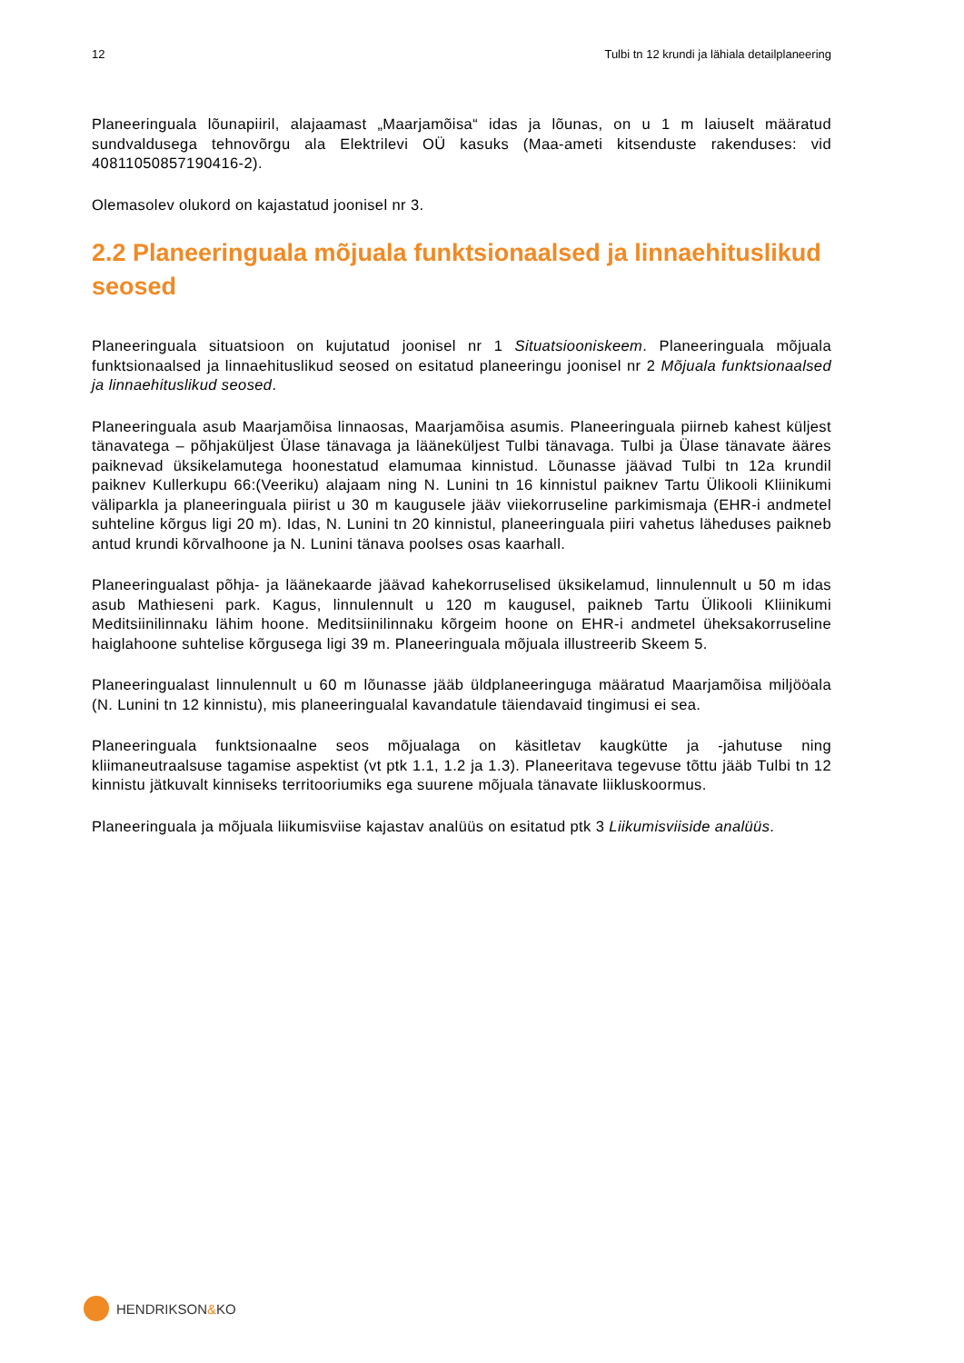12 Tulbi tn 12 krundi ja lähiala detailplaneering
Planeeringuala lõunapiiril, alajaamast „Maarjamõisa“ idas ja lõunas, on u 1 m laiuselt määratud sundvaldusega tehnovõrgu ala Elektrilevi OÜ kasuks (Maa-ameti kitsenduste rakenduses: vid 40811050857190416-2).
Olemasolev olukord on kajastatud joonisel nr 3.
2.2 Planeeringuala mõjuala funktsionaalsed ja linnaehituslikud seosed
Planeeringuala situatsioon on kujutatud joonisel nr 1 Situatsiooniskeem. Planeeringuala mõjuala funktsionaalsed ja linnaehituslikud seosed on esitatud planeeringu joonisel nr 2 Mõjuala funktsionaalsed ja linnaehituslikud seosed.
Planeeringuala asub Maarjamõisa linnaosas, Maarjamõisa asumis. Planeeringuala piirneb kahest küljest tänavatega – põhjaküljest Ülase tänavaga ja lääneküljest Tulbi tänavaga. Tulbi ja Ülase tänavate ääres paiknevad üksikelamutega hoonestatud elamumaa kinnistud. Lõunasse jäävad Tulbi tn 12a krundil paiknev Kullerkupu 66:(Veeriku) alajaam ning N. Lunini tn 16 kinnistul paiknev Tartu Ülikooli Kliinikumi väliparkla ja planeeringuala piirist u 30 m kaugusele jääv viiekorruseline parkimismaja (EHR-i andmetel suhteline kõrgus ligi 20 m). Idas, N. Lunini tn 20 kinnistul, planeeringuala piiri vahetus läheduses paikneb antud krundi kõrvalhoone ja N. Lunini tänava poolses osas kaarhall.
Planeeringualast põhja- ja läänekaarde jäävad kahekorruselised üksikelamud, linnulennult u 50 m idas asub Mathieseni park. Kagus, linnulennult u 120 m kaugusel, paikneb Tartu Ülikooli Kliinikumi Meditsiinilinnaku lähim hoone. Meditsiinilinnaku kõrgeim hoone on EHR-i andmetel üheksakorruseline haiglahoone suhtelise kõrgusega ligi 39 m. Planeeringuala mõjuala illustreerib Skeem 5.
Planeeringualast linnulennult u 60 m lõunasse jääb üldplaneeringuga määratud Maarjamõisa miljööala (N. Lunini tn 12 kinnistu), mis planeeringualal kavandatule täiendavaid tingimusi ei sea.
Planeeringuala funktsionaalne seos mõjualaga on käsitletav kaugkütte ja -jahutuse ning kliimaneutraalsuse tagamise aspektist (vt ptk 1.1, 1.2 ja 1.3). Planeeritava tegevuse tõttu jääb Tulbi tn 12 kinnistu jätkuvalt kinniseks territooriumiks ega suurene mõjuala tänavate liikluskoormus.
Planeeringuala ja mõjuala liikumisviise kajastav analüüs on esitatud ptk 3 Liikumisviiside analüüs.
HENDRIKSON & KO